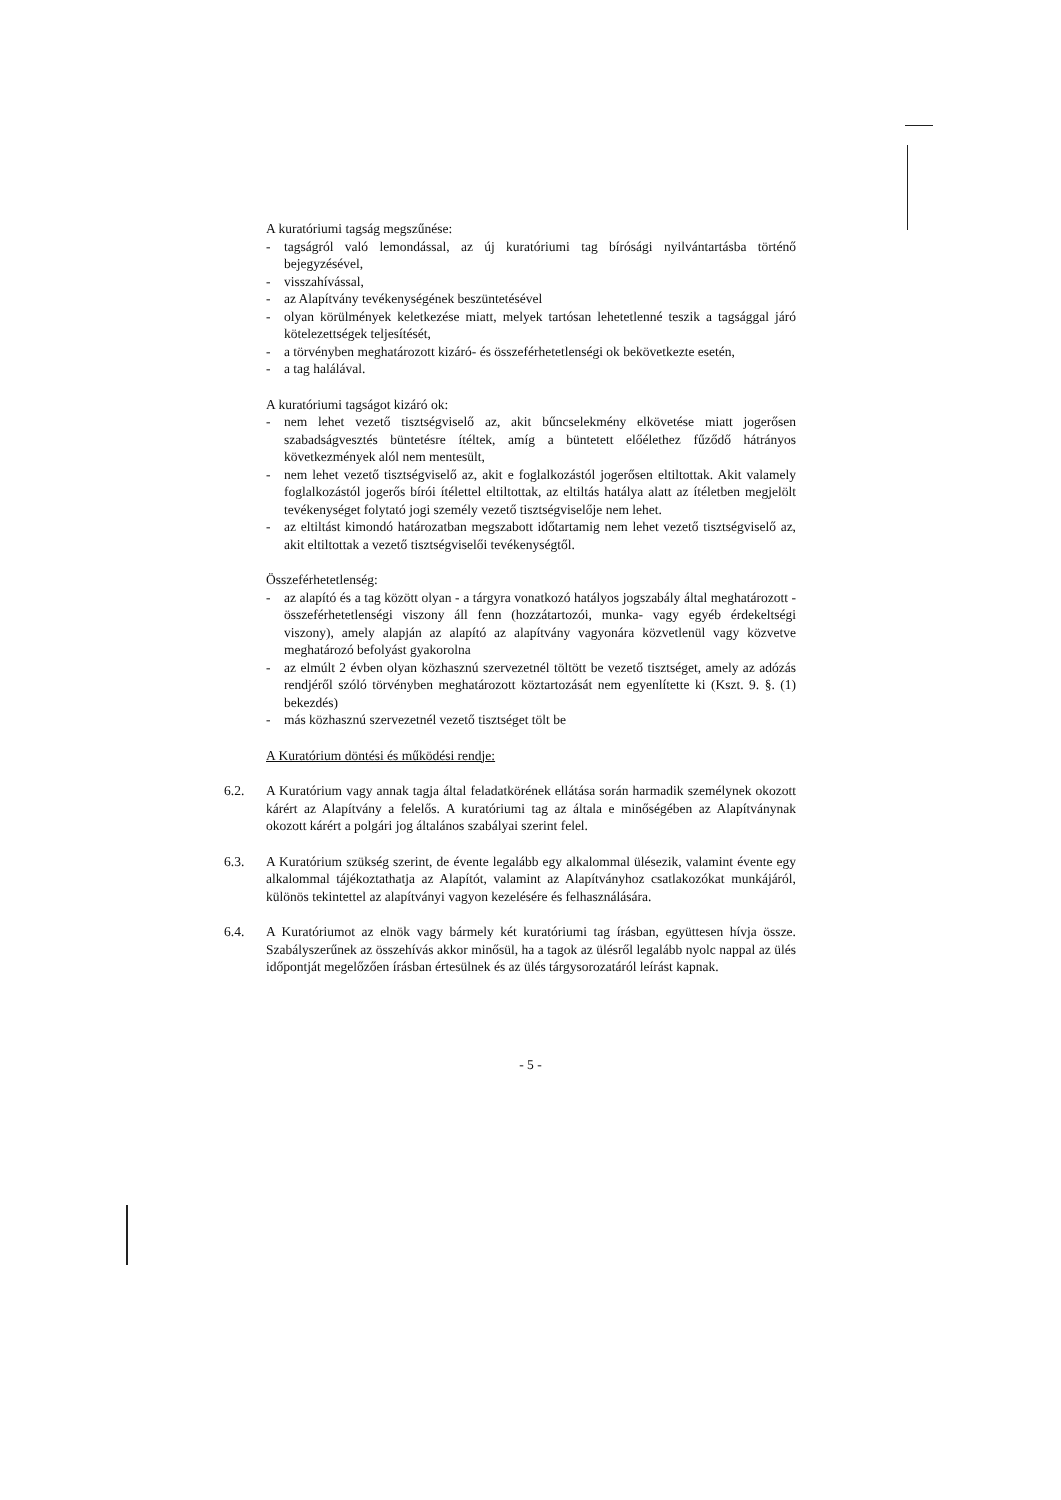A kuratóriumi tagság megszűnése:
- tagságról való lemondással, az új kuratóriumi tag bírósági nyilvántartásba történő bejegyzésével,
- visszahívással,
- az Alapítvány tevékenységének beszüntetésével
- olyan körülmények keletkezése miatt, melyek tartósan lehetetlenné teszik a tagsággal járó kötelezettségek teljesítését,
- a törvényben meghatározott kizáró- és összeférhetetlenségi ok bekövetkezte esetén,
- a tag halálával.
A kuratóriumi tagságot kizáró ok:
- nem lehet vezető tisztségviselő az, akit bűncselekmény elkövetése miatt jogerősen szabadságvesztés büntetésre ítéltek, amíg a büntetett előélethez fűződő hátrányos következmények alól nem mentesült,
- nem lehet vezető tisztségviselő az, akit e foglalkozástól jogerősen eltiltottak. Akit valamely foglalkozástól jogerős bírói ítélettel eltiltottak, az eltiltás hatálya alatt az ítéletben megjelölt tevékenységet folytató jogi személy vezető tisztségviselője nem lehet.
- az eltiltást kimondó határozatban megszabott időtartamig nem lehet vezető tisztségviselő az, akit eltiltottak a vezető tisztségviselői tevékenységtől.
Összeférhetetlenség:
- az alapító és a tag között olyan - a tárgyra vonatkozó hatályos jogszabály által meghatározott - összeférhetetlenségi viszony áll fenn (hozzátartozói, munka- vagy egyéb érdekeltségi viszony), amely alapján az alapító az alapítvány vagyonára közvetlenül vagy közvetve meghatározó befolyást gyakorolna
- az elmúlt 2 évben olyan közhasznú szervezetnél töltött be vezető tisztséget, amely az adózás rendjéről szóló törvényben meghatározott köztartozását nem egyenlítette ki (Kszt. 9. §. (1) bekezdés)
- más közhasznú szervezetnél vezető tisztséget tölt be
A Kuratórium döntési és működési rendje:
6.2. A Kuratórium vagy annak tagja által feladatkörének ellátása során harmadik személynek okozott kárért az Alapítvány a felelős. A kuratóriumi tag az általa e minőségében az Alapítványnak okozott kárért a polgári jog általános szabályai szerint felel.
6.3. A Kuratórium szükség szerint, de évente legalább egy alkalommal ülésezik, valamint évente egy alkalommal tájékoztathatja az Alapítót, valamint az Alapítványhoz csatlakozókat munkájáról, különös tekintettel az alapítványi vagyon kezelésére és felhasználására.
6.4. A Kuratóriumot az elnök vagy bármely két kuratóriumi tag írásban, együttesen hívja össze. Szabályszerűnek az összehívás akkor minősül, ha a tagok az ülésről legalább nyolc nappal az ülés időpontját megelőzően írásban értesülnek és az ülés tárgysorozatáról leírást kapnak.
- 5 -